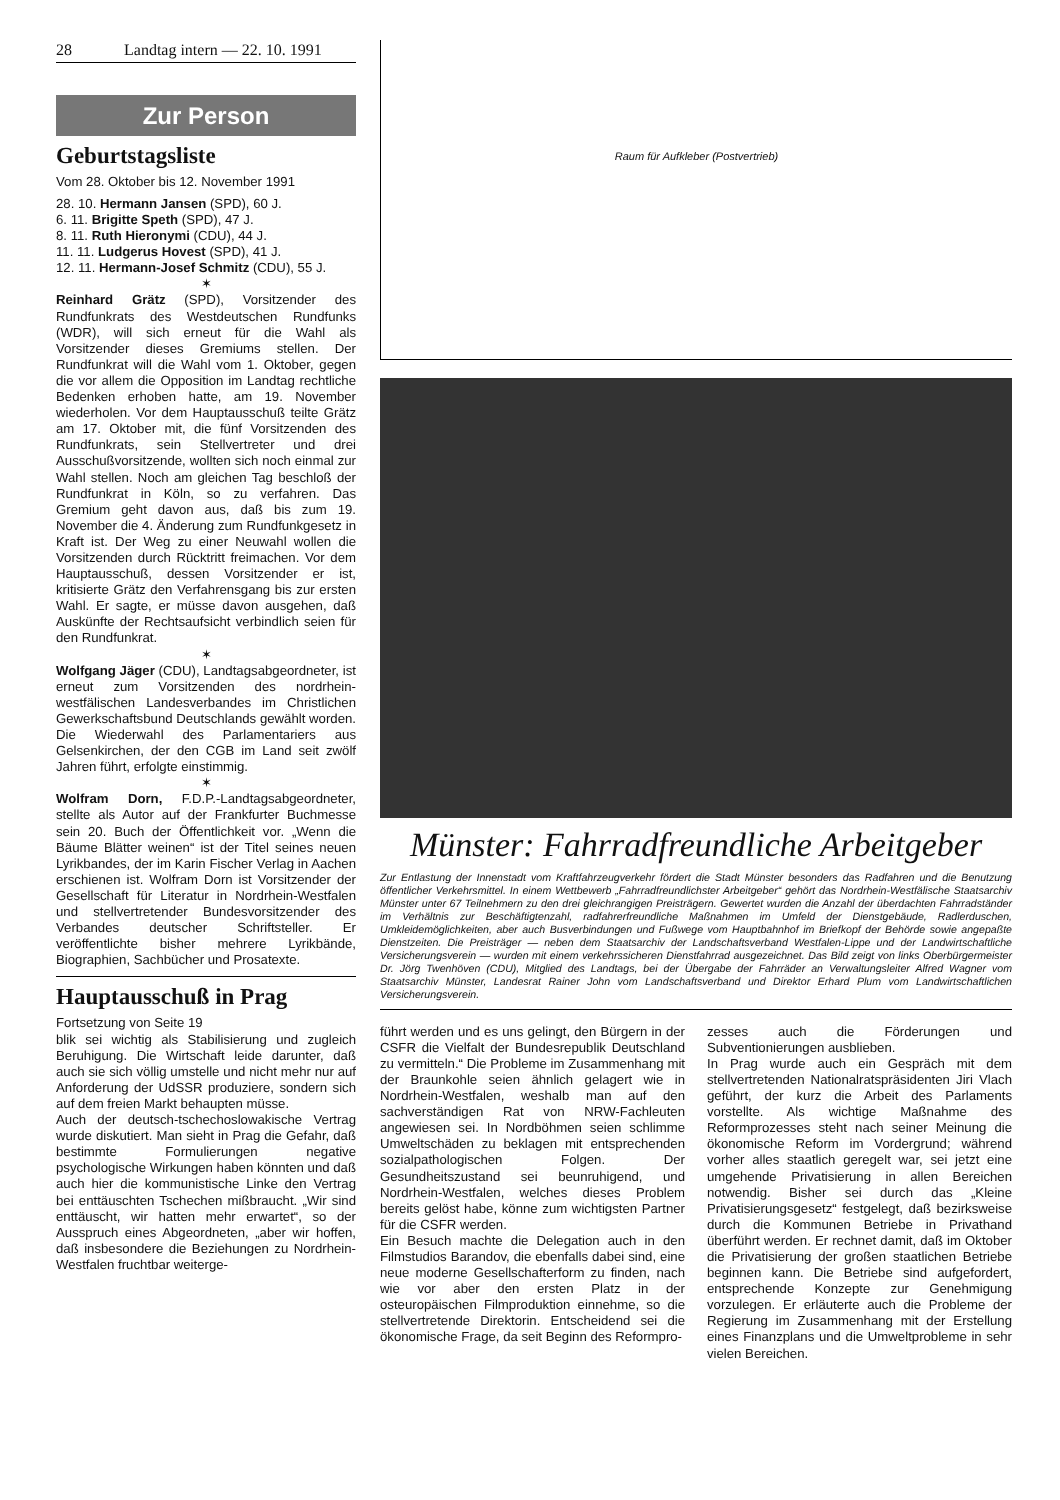28 Landtag intern — 22. 10. 1991
Zur Person
Geburtstagsliste
Vom 28. Oktober bis 12. November 1991
28. 10. Hermann Jansen (SPD), 60 J.
6. 11. Brigitte Speth (SPD), 47 J.
8. 11. Ruth Hieronymi (CDU), 44 J.
11. 11. Ludgerus Hovest (SPD), 41 J.
12. 11. Hermann-Josef Schmitz (CDU), 55 J.
✶
Reinhard Grätz (SPD), Vorsitzender des Rundfunkrats des Westdeutschen Rundfunks (WDR), will sich erneut für die Wahl als Vorsitzender dieses Gremiums stellen. Der Rundfunkrat will die Wahl vom 1. Oktober, gegen die vor allem die Opposition im Landtag rechtliche Bedenken erhoben hatte, am 19. November wiederholen. Vor dem Hauptausschuß teilte Grätz am 17. Oktober mit, die fünf Vorsitzenden des Rundfunkrats, sein Stellvertreter und drei Ausschußvorsitzende, wollten sich noch einmal zur Wahl stellen. Noch am gleichen Tag beschloß der Rundfunkrat in Köln, so zu verfahren. Das Gremium geht davon aus, daß bis zum 19. November die 4. Änderung zum Rundfunkgesetz in Kraft ist. Der Weg zu einer Neuwahl wollen die Vorsitzenden durch Rücktritt freimachen. Vor dem Hauptausschuß, dessen Vorsitzender er ist, kritisierte Grätz den Verfahrensgang bis zur ersten Wahl. Er sagte, er müsse davon ausgehen, daß Auskünfte der Rechtsaufsicht verbindlich seien für den Rundfunkrat.
✶
Wolfgang Jäger (CDU), Landtagsabgeordneter, ist erneut zum Vorsitzenden des nordrhein-westfälischen Landesverbandes im Christlichen Gewerkschaftsbund Deutschlands gewählt worden. Die Wiederwahl des Parlamentariers aus Gelsenkirchen, der den CGB im Land seit zwölf Jahren führt, erfolgte einstimmig.
✶
Wolfram Dorn, F.D.P.-Landtagsabgeordneter, stellte als Autor auf der Frankfurter Buchmesse sein 20. Buch der Öffentlichkeit vor. „Wenn die Bäume Blätter weinen“ ist der Titel seines neuen Lyrikbandes, der im Karin Fischer Verlag in Aachen erschienen ist. Wolfram Dorn ist Vorsitzender der Gesellschaft für Literatur in Nordrhein-Westfalen und stellvertretender Bundesvorsitzender des Verbandes deutscher Schriftsteller. Er veröffentlichte bisher mehrere Lyrikbände, Biographien, Sachbücher und Prosatexte.
Hauptausschuß in Prag
Fortsetzung von Seite 19
blik sei wichtig als Stabilisierung und zugleich Beruhigung. Die Wirtschaft leide darunter, daß auch sie sich völlig umstelle und nicht mehr nur auf Anforderung der UdSSR produziere, sondern sich auf dem freien Markt behaupten müsse.
Auch der deutsch-tschechoslowakische Vertrag wurde diskutiert. Man sieht in Prag die Gefahr, daß bestimmte Formulierungen negative psychologische Wirkungen haben könnten und daß auch hier die kommunistische Linke den Vertrag bei enttäuschten Tschechen mißbraucht. „Wir sind enttäuscht, wir hatten mehr erwartet“, so der Ausspruch eines Abgeordneten, „aber wir hoffen, daß insbesondere die Beziehungen zu Nordrhein-Westfalen fruchtbar weiterge-
Raum für Aufkleber (Postvertrieb)
Münster: Fahrradfreundliche Arbeitgeber
Zur Entlastung der Innenstadt vom Kraftfahrzeugverkehr fördert die Stadt Münster besonders das Radfahren und die Benutzung öffentlicher Verkehrsmittel. In einem Wettbewerb „Fahrradfreundlichster Arbeitgeber“ gehört das Nordrhein-Westfälische Staatsarchiv Münster unter 67 Teilnehmern zu den drei gleichrangigen Preisträgern. Gewertet wurden die Anzahl der überdachten Fahrradständer im Verhältnis zur Beschäftigtenzahl, radfahrerfreundliche Maßnahmen im Umfeld der Dienstgebäude, Radlerduschen, Umkleidemöglichkeiten, aber auch Busverbindungen und Fußwege vom Hauptbahnhof im Briefkopf der Behörde sowie angepaßte Dienstzeiten. Die Preisträger — neben dem Staatsarchiv der Landschaftsverband Westfalen-Lippe und der Landwirtschaftliche Versicherungsverein — wurden mit einem verkehrssicheren Dienstfahrrad ausgezeichnet. Das Bild zeigt von links Oberbürgermeister Dr. Jörg Twenhöven (CDU), Mitglied des Landtags, bei der Übergabe der Fahrräder an Verwaltungsleiter Alfred Wagner vom Staatsarchiv Münster, Landesrat Rainer John vom Landschaftsverband und Direktor Erhard Plum vom Landwirtschaftlichen Versicherungsverein.
führt werden und es uns gelingt, den Bürgern in der CSFR die Vielfalt der Bundesrepublik Deutschland zu vermitteln.“ Die Probleme im Zusammenhang mit der Braunkohle seien ähnlich gelagert wie in Nordrhein-Westfalen, weshalb man auf den sachverständigen Rat von NRW-Fachleuten angewiesen sei. In Nordböhmen seien schlimme Umweltschäden zu beklagen mit entsprechenden sozialpathologischen Folgen. Der Gesundheitszustand sei beunruhigend, und Nordrhein-Westfalen, welches dieses Problem bereits gelöst habe, könne zum wichtigsten Partner für die CSFR werden.
Ein Besuch machte die Delegation auch in den Filmstudios Barandov, die ebenfalls dabei sind, eine neue moderne Gesellschafterform zu finden, nach wie vor aber den ersten Platz in der osteuropäischen Filmproduktion einnehme, so die stellvertretende Direktorin. Entscheidend sei die ökonomische Frage, da seit Beginn des Reformpro-
zesses auch die Förderungen und Subventionierungen ausblieben.
In Prag wurde auch ein Gespräch mit dem stellvertretenden Nationalratspräsidenten Jiri Vlach geführt, der kurz die Arbeit des Parlaments vorstellte. Als wichtige Maßnahme des Reformprozesses steht nach seiner Meinung die ökonomische Reform im Vordergrund; während vorher alles staatlich geregelt war, sei jetzt eine umgehende Privatisierung in allen Bereichen notwendig. Bisher sei durch das „Kleine Privatisierungsgesetz“ festgelegt, daß bezirksweise durch die Kommunen Betriebe in Privathand überführt werden. Er rechnet damit, daß im Oktober die Privatisierung der großen staatlichen Betriebe beginnen kann. Die Betriebe sind aufgefordert, entsprechende Konzepte zur Genehmigung vorzulegen. Er erläuterte auch die Probleme der Regierung im Zusammenhang mit der Erstellung eines Finanzplans und die Umweltprobleme in sehr vielen Bereichen.